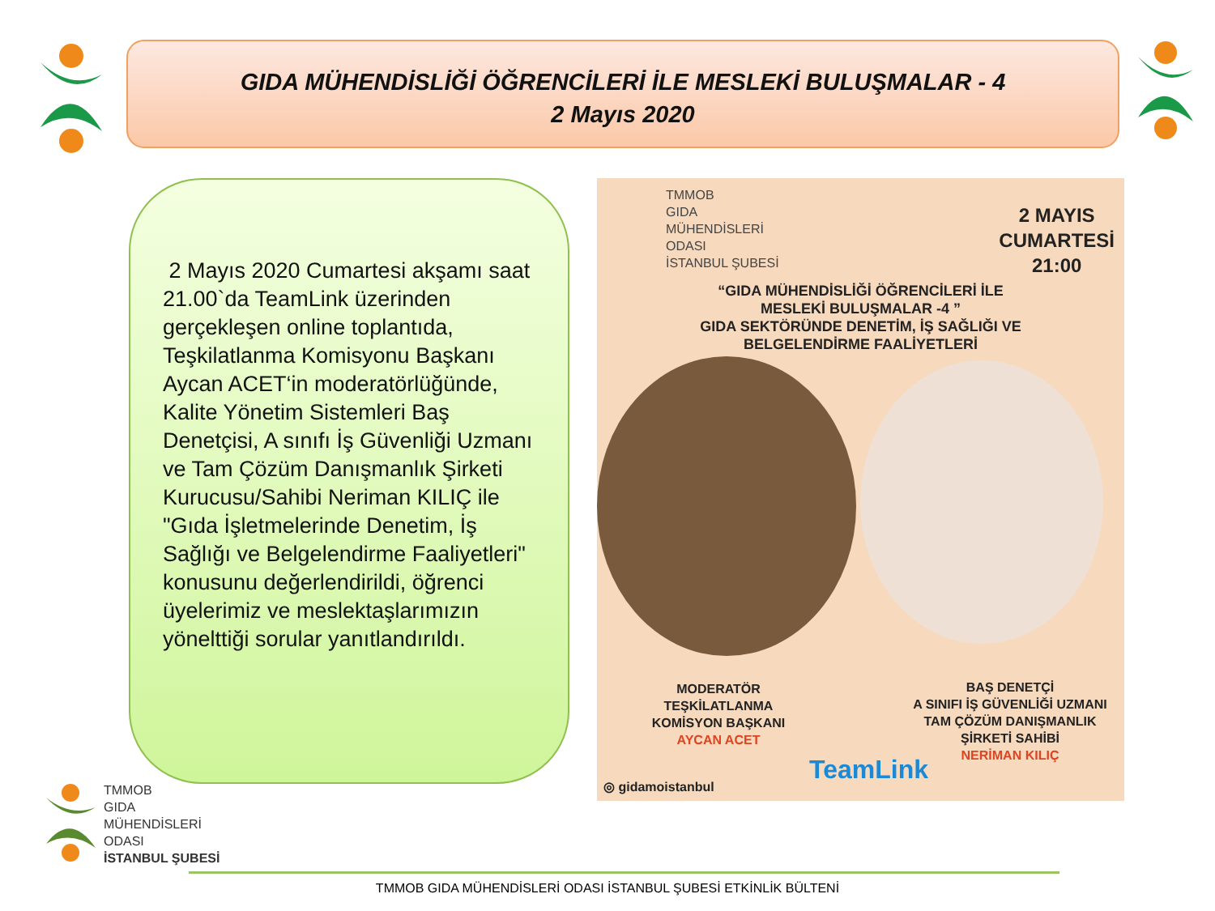GIDA MÜHENDİSLİĞİ ÖĞRENCİLERİ İLE MESLEKİ BULUŞMALAR - 4
2 Mayıs 2020
2 Mayıs 2020 Cumartesi akşamı saat 21.00`da TeamLink üzerinden gerçekleşen online toplantıda, Teşkilatlanma Komisyonu Başkanı Aycan ACET‘in moderatörlüğünde, Kalite Yönetim Sistemleri Baş Denetçisi, A sınıfı İş Güvenliği Uzmanı ve Tam Çözüm Danışmanlık Şirketi Kurucusu/Sahibi Neriman KILIÇ ile "Gıda İşletmelerinde Denetim, İş Sağlığı ve Belgelendirme Faaliyetleri" konusunu değerlendirildi, öğrenci üyelerimiz ve meslektaşlarımızın yönelttiği sorular yanıtlandırıldı.
TMMOB
GIDA
MÜHENDİSLERİ
ODASI
İSTANBUL ŞUBESİ
2 MAYIS
CUMARTESİ
21:00
“GIDA MÜHENDİSLİĞİ ÖĞRENCİLERİ İLE
MESLEKİ BULUŞMALAR -4 ”
GIDA SEKTÖRÜNDE DENETİM, İŞ SAĞLIĞI VE
BELGELENDİRME FAALİYETLERİ
MODERATÖR
TEŞKİLATLANMA
KOMİSYON BAŞKANI
AYCAN ACET
BAŞ DENETÇİ
A SINIFI İŞ GÜVENLİĞİ UZMANI
TAM ÇÖZÜM DANIŞMANLIK
ŞİRKETİ SAHİBİ
NERİMAN KILIÇ
TeamLink
◎ gidamoistanbul
TMMOB
GIDA
MÜHENDİSLERİ
ODASI
İSTANBUL ŞUBESİ
TMMOB GIDA MÜHENDİSLERİ ODASI İSTANBUL ŞUBESİ ETKİNLİK BÜLTENİ